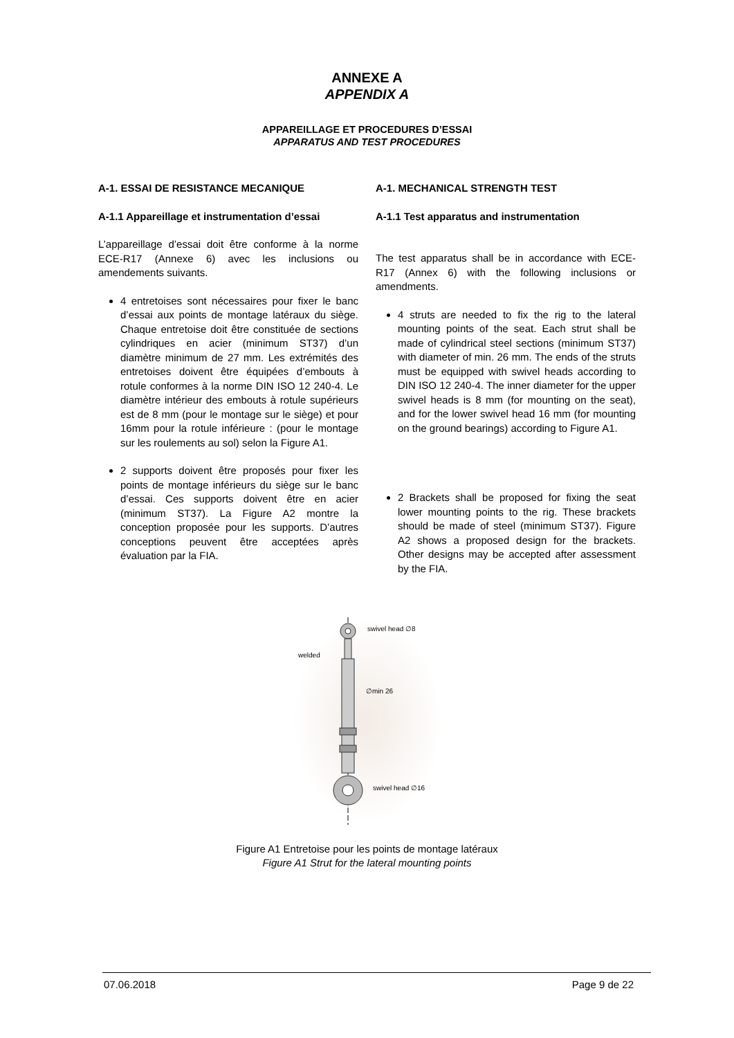ANNEXE A
APPENDIX A
APPAREILLAGE ET PROCEDURES D’ESSAI
APPARATUS AND TEST PROCEDURES
A-1. ESSAI DE RESISTANCE MECANIQUE
A-1.1 Appareillage et instrumentation d’essai
L’appareillage d’essai doit être conforme à la norme ECE-R17 (Annexe 6) avec les inclusions ou amendements suivants.
4 entretoises sont nécessaires pour fixer le banc d’essai aux points de montage latéraux du siège. Chaque entretoise doit être constituée de sections cylindriques en acier (minimum ST37) d’un diamètre minimum de 27 mm. Les extrémités des entretoises doivent être équipées d’embouts à rotule conformes à la norme DIN ISO 12 240-4. Le diamètre intérieur des embouts à rotule supérieurs est de 8 mm (pour le montage sur le siège) et pour 16mm pour la rotule inférieure : (pour le montage sur les roulements au sol) selon la Figure A1.
2 supports doivent être proposés pour fixer les points de montage inférieurs du siège sur le banc d’essai. Ces supports doivent être en acier (minimum ST37). La Figure A2 montre la conception proposée pour les supports. D’autres conceptions peuvent être acceptées après évaluation par la FIA.
A-1. MECHANICAL STRENGTH TEST
A-1.1 Test apparatus and instrumentation
The test apparatus shall be in accordance with ECE-R17 (Annex 6) with the following inclusions or amendments.
4 struts are needed to fix the rig to the lateral mounting points of the seat. Each strut shall be made of cylindrical steel sections (minimum ST37) with diameter of min. 26 mm. The ends of the struts must be equipped with swivel heads according to DIN ISO 12 240-4. The inner diameter for the upper swivel heads is 8 mm (for mounting on the seat), and for the lower swivel head 16 mm (for mounting on the ground bearings) according to Figure A1.
2 Brackets shall be proposed for fixing the seat lower mounting points to the rig. These brackets should be made of steel (minimum ST37). Figure A2 shows a proposed design for the brackets. Other designs may be accepted after assessment by the FIA.
swivel head ∅8
welded
∅min 26
swivel head ∅16
Figure A1 Entretoise pour les points de montage latéraux
Figure A1 Strut for the lateral mounting points
07.06.2018 Page 9 de 22